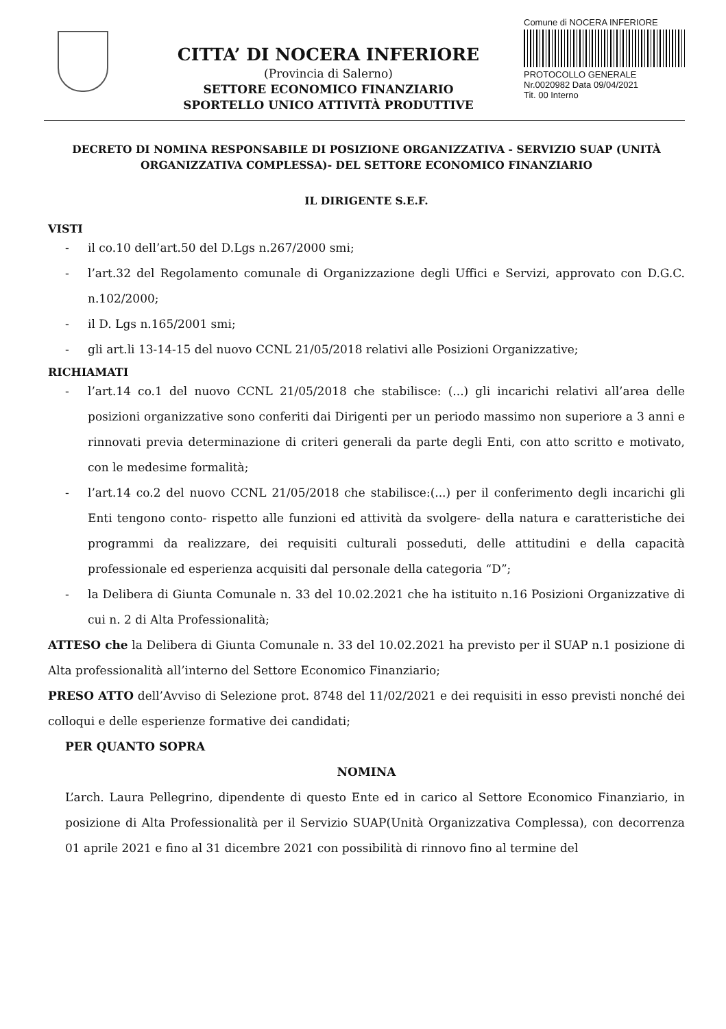CITTA’ DI NOCERA INFERIORE
(Provincia di Salerno)
SETTORE ECONOMICO FINANZIARIO
SPORTELLO UNICO ATTIVITÀ PRODUTTIVE
Comune di NOCERA INFERIORE
PROTOCOLLO GENERALE
Nr.0020982 Data 09/04/2021
Tit. 00 Interno
DECRETO DI NOMINA RESPONSABILE DI POSIZIONE ORGANIZZATIVA - SERVIZIO SUAP (UNITÀ ORGANIZZATIVA COMPLESSA)- DEL SETTORE ECONOMICO FINANZIARIO
IL DIRIGENTE S.E.F.
VISTI
- il co.10 dell’art.50 del D.Lgs n.267/2000 smi;
- l’art.32 del Regolamento comunale di Organizzazione degli Uffici e Servizi, approvato con D.G.C. n.102/2000;
- il D. Lgs n.165/2001 smi;
- gli art.li 13-14-15 del nuovo CCNL 21/05/2018 relativi alle Posizioni Organizzative;
RICHIAMATI
- l’art.14 co.1 del nuovo CCNL 21/05/2018 che stabilisce: (...) gli incarichi relativi all’area delle posizioni organizzative sono conferiti dai Dirigenti per un periodo massimo non superiore a 3 anni e rinnovati previa determinazione di criteri generali da parte degli Enti, con atto scritto e motivato, con le medesime formalità;
- l’art.14 co.2 del nuovo CCNL 21/05/2018 che stabilisce:(...) per il conferimento degli incarichi gli Enti tengono conto- rispetto alle funzioni ed attività da svolgere- della natura e caratteristiche dei programmi da realizzare, dei requisiti culturali posseduti, delle attitudini e della capacità professionale ed esperienza acquisiti dal personale della categoria “D”;
- la Delibera di Giunta Comunale n. 33 del 10.02.2021 che ha istituito n.16 Posizioni Organizzative di cui n. 2 di Alta Professionalità;
ATTESO che la Delibera di Giunta Comunale n. 33 del 10.02.2021 ha previsto per il SUAP n.1 posizione di Alta professionalità all’interno del Settore Economico Finanziario;
PRESO ATTO dell’Avviso di Selezione prot. 8748 del 11/02/2021 e dei requisiti in esso previsti nonché dei colloqui e delle esperienze formative dei candidati;
PER QUANTO SOPRA
NOMINA
L’arch. Laura Pellegrino, dipendente di questo Ente ed in carico al Settore Economico Finanziario, in posizione di Alta Professionalità per il Servizio SUAP(Unità Organizzativa Complessa), con decorrenza 01 aprile 2021 e fino al 31 dicembre 2021 con possibilità di rinnovo fino al termine del